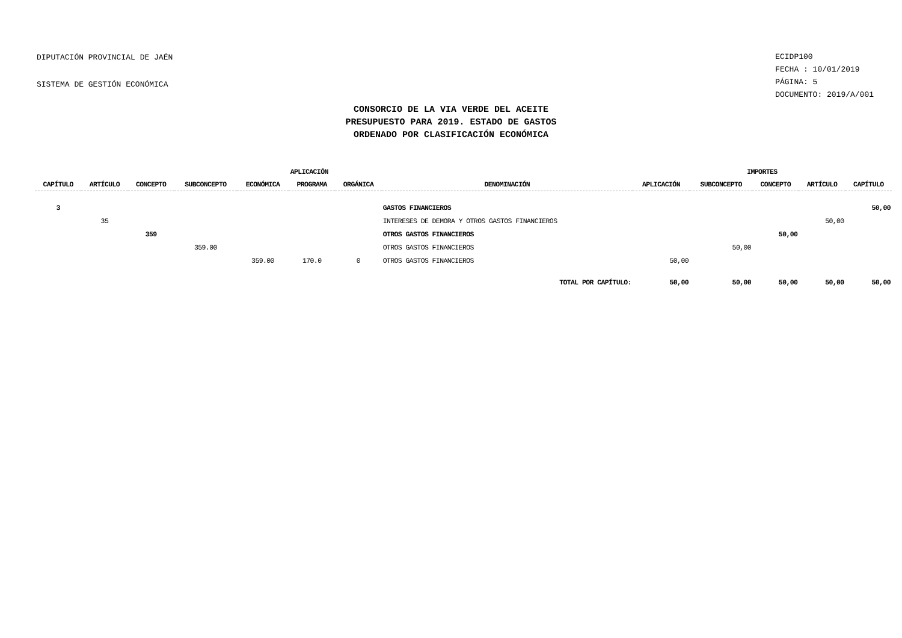DIPUTACIÓN PROVINCIAL DE JAÉN
SISTEMA DE GESTIÓN ECONÓMICA
ECIDP100
FECHA : 10/01/2019
PÁGINA: 5
DOCUMENTO: 2019/A/001
CONSORCIO DE LA VIA VERDE DEL ACEITE
PRESUPUESTO PARA 2019. ESTADO DE GASTOS
ORDENADO POR CLASIFICACIÓN ECONÓMICA
| | | | | APLICACIÓN | | | | IMPORTES | | | | |
| --- | --- | --- | --- | --- | --- | --- | --- | --- | --- | --- | --- | --- |
| CAPÍTULO | ARTÍCULO | CONCEPTO | SUBCONCEPTO | ECONÓMICA | PROGRAMA | ORGÁNICA | DENOMINACIÓN | APLICACIÓN | SUBCONCEPTO | CONCEPTO | ARTÍCULO | CAPÍTULO |
| 3 | | | | | | | GASTOS FINANCIEROS | | | | | 50,00 |
| | 35 | | | | | | INTERESES DE DEMORA Y OTROS GASTOS FINANCIEROS | | | | 50,00 | |
| | | 359 | | | | | OTROS GASTOS FINANCIEROS | | | 50,00 | | |
| | | | 359.00 | | | | OTROS GASTOS FINANCIEROS | | 50,00 | | | |
| | | | | 359.00 | 170.0 | 0 | OTROS GASTOS FINANCIEROS | 50,00 | | | | |
| TOTAL POR CAPÍTULO: | | | | | | | | 50,00 | 50,00 | 50,00 | 50,00 | 50,00 |